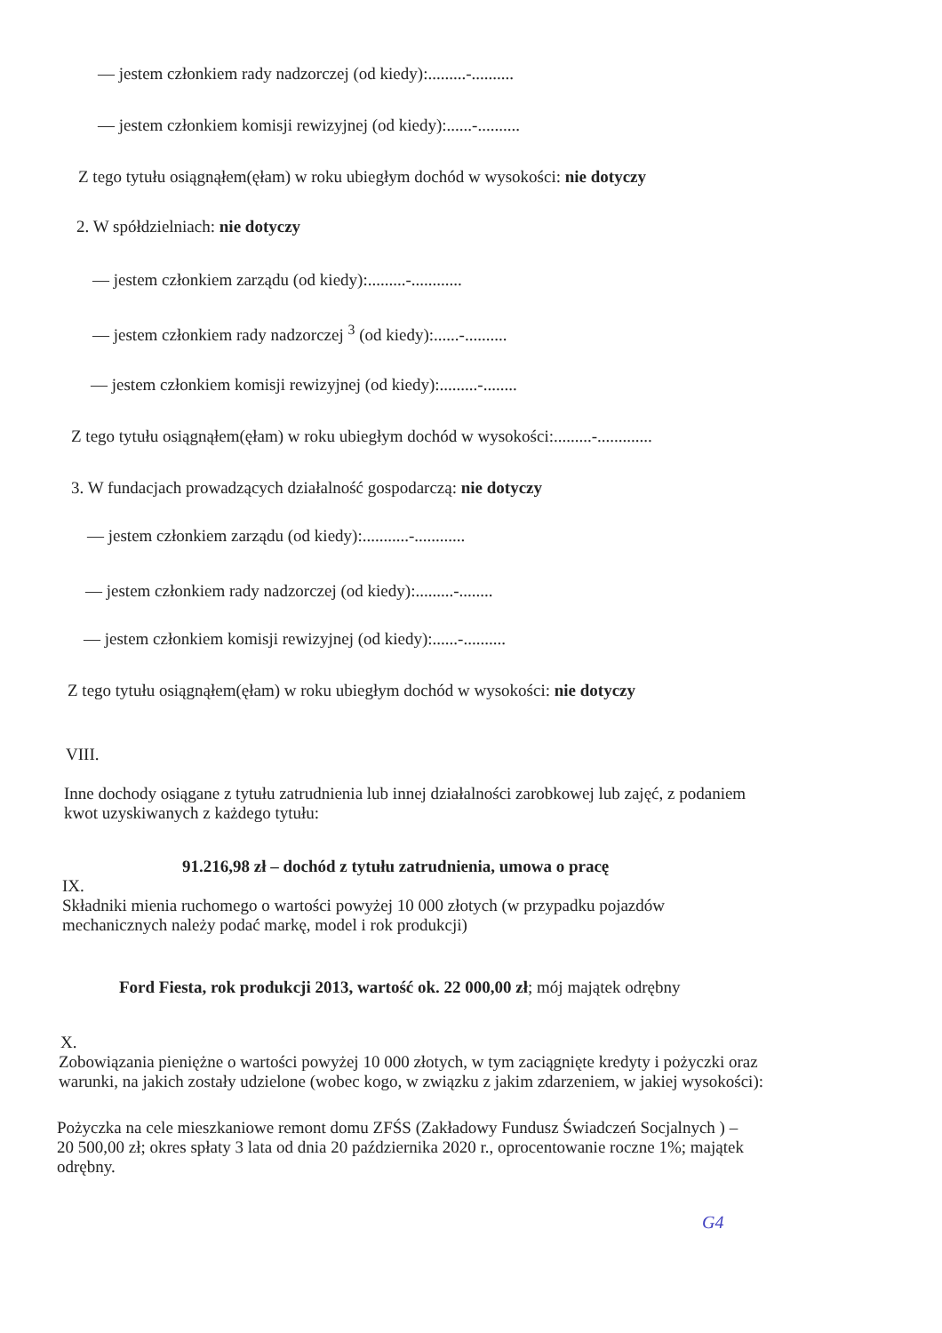— jestem członkiem rady nadzorczej (od kiedy):.........-..........
— jestem członkiem komisji rewizyjnej (od kiedy):......-..........
Z tego tytułu osiągnąłem(ęłam) w roku ubiegłym dochód w wysokości: nie dotyczy
2. W spółdzielniach: nie dotyczy
— jestem członkiem zarządu (od kiedy):.........-............
— jestem członkiem rady nadzorczej <sup>3</sup> (od kiedy):......-..........
— jestem członkiem komisji rewizyjnej (od kiedy):.........-........
Z tego tytułu osiągnąłem(ęłam) w roku ubiegłym dochód w wysokości:.........-.............
3. W fundacjach prowadzących działalność gospodarczą: nie dotyczy
— jestem członkiem zarządu (od kiedy):...........-............
— jestem członkiem rady nadzorczej (od kiedy):.........-........
— jestem członkiem komisji rewizyjnej (od kiedy):......-..........
Z tego tytułu osiągnąłem(ęłam) w roku ubiegłym dochód w wysokości: nie dotyczy
VIII.
Inne dochody osiągane z tytułu zatrudnienia lub innej działalności zarobkowej lub zajęć, z podaniem
kwot uzyskiwanych z każdego tytułu:
91.216,98 zł – dochód z tytułu zatrudnienia, umowa o pracę
IX.
Składniki mienia ruchomego o wartości powyżej 10 000 złotych (w przypadku pojazdów
mechanicznych należy podać markę, model i rok produkcji)
Ford Fiesta, rok produkcji 2013, wartość ok. 22 000,00 zł; mój majątek odrębny
X.
Zobowiązania pieniężne o wartości powyżej 10 000 złotych, w tym zaciągnięte kredyty i pożyczki oraz
warunki, na jakich zostały udzielone (wobec kogo, w związku z jakim zdarzeniem, w jakiej wysokości):
Pożyczka na cele mieszkaniowe remont domu ZFŚS (Zakładowy Fundusz Świadczeń Socjalnych ) –
20 500,00 zł; okres spłaty 3 lata od dnia 20 października 2020 r., oprocentowanie roczne 1%; majątek
odrębny.
G4